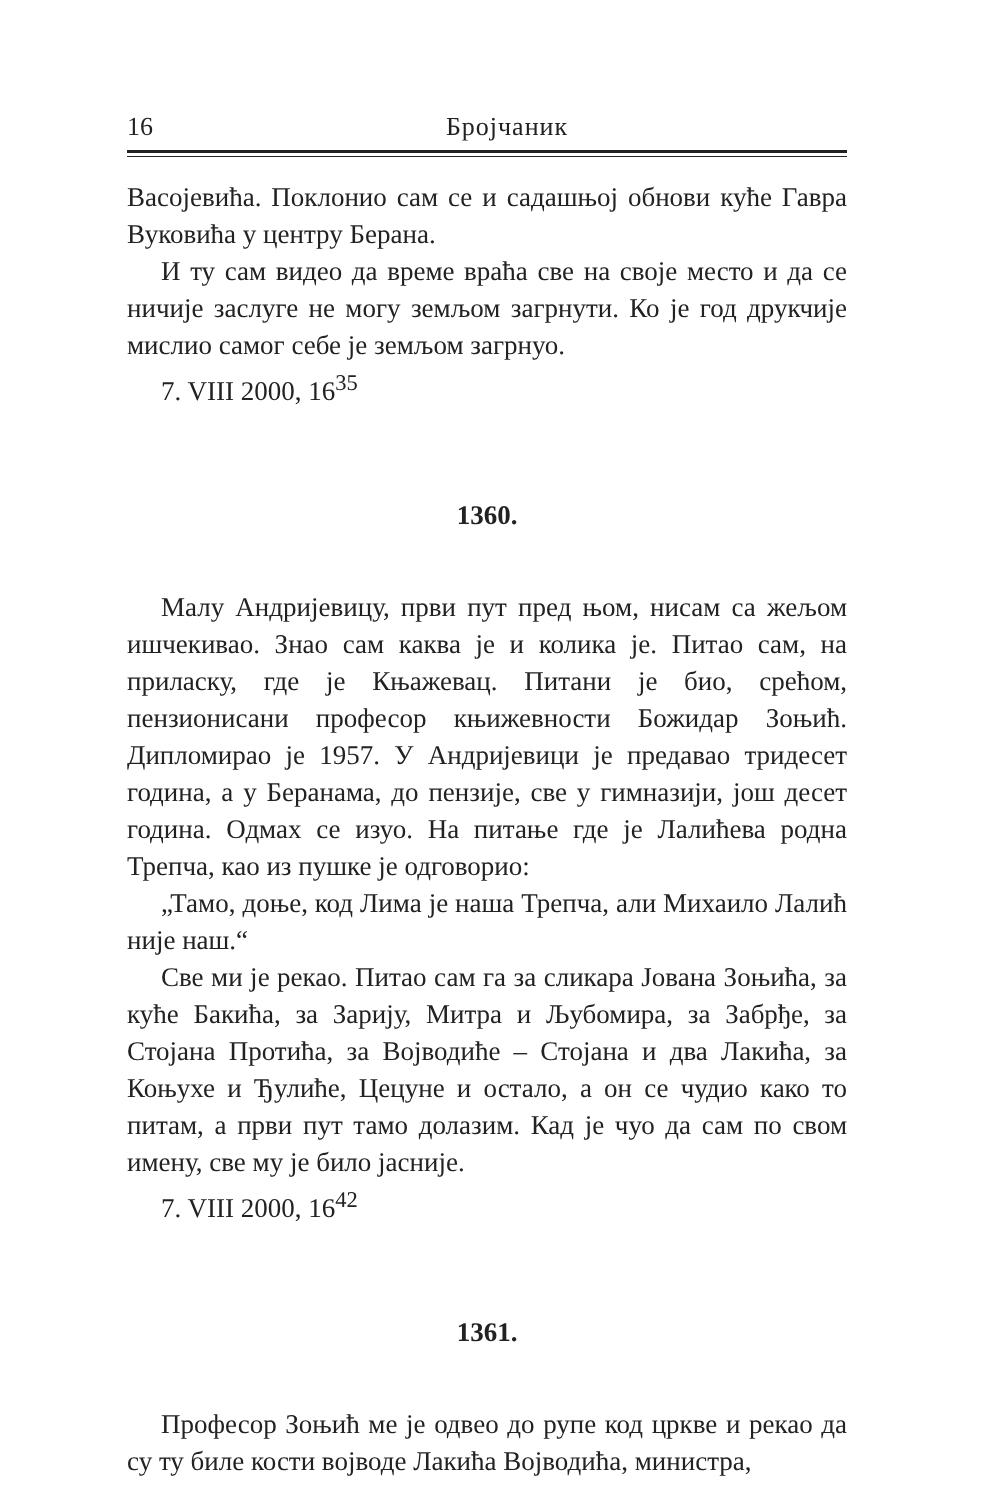16 Бројчаник
Васојевића. Поклонио сам се и садашњој обнови куће Гавра Вуковића у центру Берана.
И ту сам видео да време враћа све на своје место и да се ничије заслуге не могу земљом загрнути. Ко је год друкчије мислио самог себе је земљом загрнуо.
7. VIII 2000, 16<sup>35</sup>
1360.
Малу Андријевицу, први пут пред њом, нисам са жељом ишчекивао. Знао сам каква је и колика је. Питао сам, на приласку, где је Књажевац. Питани је био, срећом, пензионисани професор књижевности Божидар Зоњић. Дипломирао је 1957. У Андријевици је предавао тридесет година, а у Беранама, до пензије, све у гимназији, још десет година. Одмах се изуо. На питање где је Лалићева родна Трепча, као из пушке је одговорио:
„Тамо, доње, код Лима је наша Трепча, али Михаило Лалић није наш.“
Све ми је рекао. Питао сам га за сликара Јована Зоњића, за куће Бакића, за Зарију, Митра и Љубомира, за Забрђе, за Стојана Протића, за Војводиће – Стојана и два Лакића, за Коњухе и Ђулиће, Цецуне и остало, а он се чудио како то питам, а први пут тамо долазим. Кад је чуо да сам по свом имену, све му је било јасније.
7. VIII 2000, 16<sup>42</sup>
1361.
Професор Зоњић ме је одвео до рупе код цркве и рекао да су ту биле кости војводе Лакића Војводића, министра,